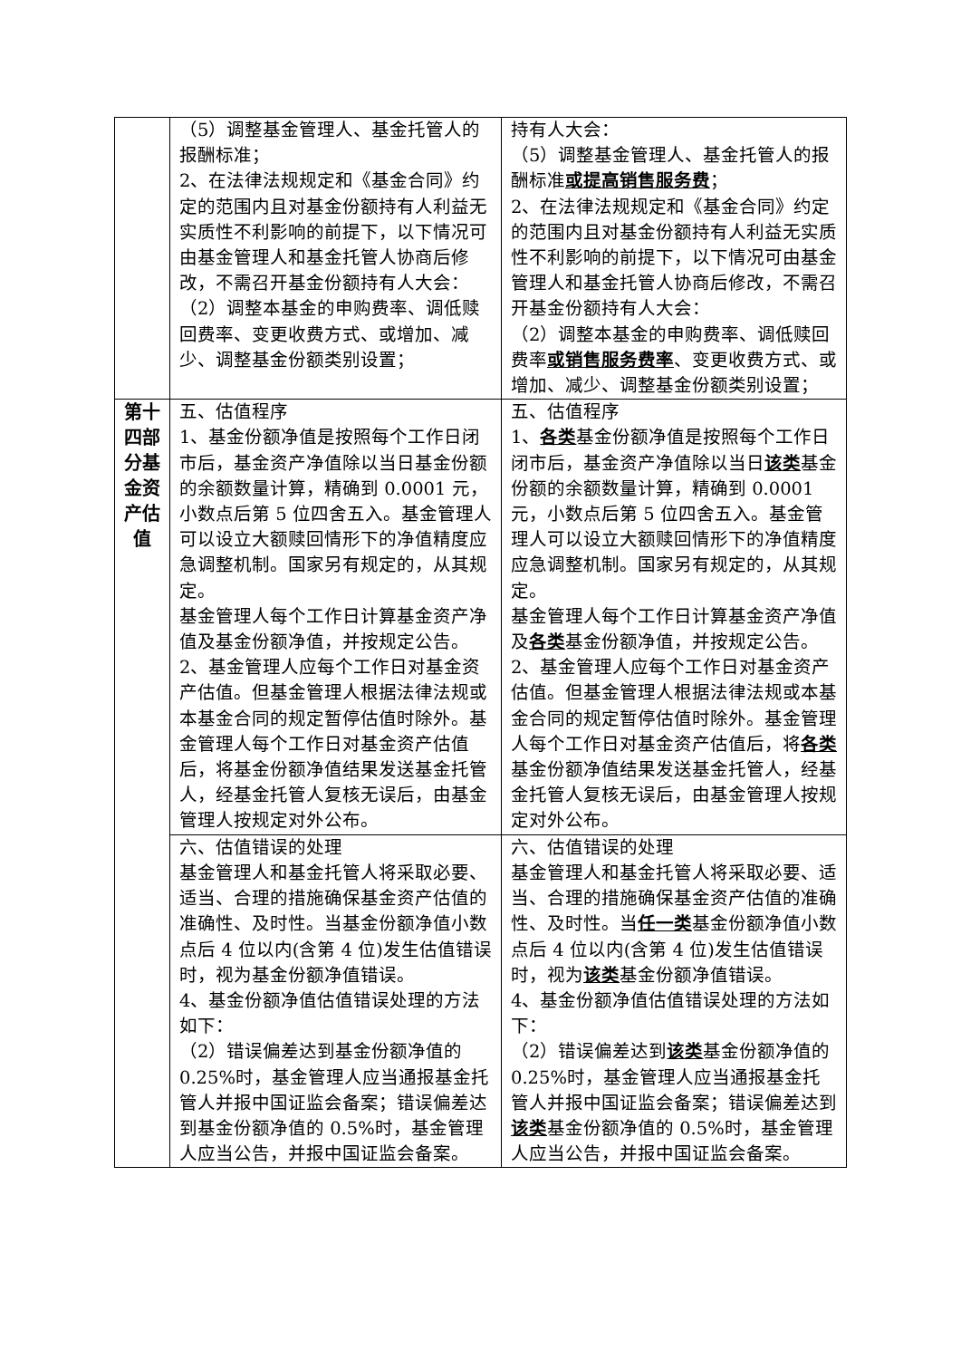| | （5）调整基金管理人、基金托管人的报酬标准； 2、在法律法规规定和《基金合同》约定的范围内且对基金份额持有人利益无实质性不利影响的前提下，以下情况可由基金管理人和基金托管人协商后修改，不需召开基金份额持有人大会： （2）调整本基金的申购费率、调低赎回费率、变更收费方式、或增加、减少、调整基金份额类别设置； | 持有人大会： （5）调整基金管理人、基金托管人的报酬标准 或提高销售服务费 ； 2、在法律法规规定和《基金合同》约定的范围内且对基金份额持有人利益无实质性不利影响的前提下，以下情况可由基金管理人和基金托管人协商后修改，不需召开基金份额持有人大会： （2）调整本基金的申购费率、调低赎回费率 或销售服务费率 、变更收费方式、或增加、减少、调整基金份额类别设置； |
| 第十四部分基金资产估值 | 五、估值程序 1、基金份额净值是按照每个工作日闭市后，基金资产净值除以当日基金份额的余额数量计算，精确到 0.0001 元，小数点后第 5 位四舍五入。基金管理人可以设立大额赎回情形下的净值精度应急调整机制。国家另有规定的，从其规定。 基金管理人每个工作日计算基金资产净值及基金份额净值，并按规定公告。 2、基金管理人应每个工作日对基金资产估值。但基金管理人根据法律法规或本基金合同的规定暂停估值时除外。基金管理人每个工作日对基金资产估值后，将基金份额净值结果发送基金托管人，经基金托管人复核无误后，由基金管理人按规定对外公布。 | 五、估值程序 1、 各类 基金份额净值是按照每个工作日闭市后，基金资产净值除以当日 该类 基金份额的余额数量计算，精确到 0.0001 元，小数点后第 5 位四舍五入。基金管理人可以设立大额赎回情形下的净值精度应急调整机制。国家另有规定的，从其规定。 基金管理人每个工作日计算基金资产净值及 各类 基金份额净值，并按规定公告。 2、基金管理人应每个工作日对基金资产估值。但基金管理人根据法律法规或本基金合同的规定暂停估值时除外。基金管理人每个工作日对基金资产估值后，将 各类 基金份额净值结果发送基金托管人，经基金托管人复核无误后，由基金管理人按规定对外公布。 |
| | 六、估值错误的处理 基金管理人和基金托管人将采取必要、适当、合理的措施确保基金资产估值的准确性、及时性。当基金份额净值小数点后 4 位以内(含第 4 位)发生估值错误时，视为基金份额净值错误。 4、基金份额净值估值错误处理的方法如下： （2）错误偏差达到基金份额净值的 0.25%时，基金管理人应当通报基金托管人并报中国证监会备案；错误偏差达到基金份额净值的 0.5%时，基金管理人应当公告，并报中国证监会备案。 | 六、估值错误的处理 基金管理人和基金托管人将采取必要、适当、合理的措施确保基金资产估值的准确性、及时性。当 任一类 基金份额净值小数点后 4 位以内(含第 4 位)发生估值错误时，视为 该类 基金份额净值错误。 4、基金份额净值估值错误处理的方法如下： （2）错误偏差达到 该类 基金份额净值的 0.25%时，基金管理人应当通报基金托管人并报中国证监会备案；错误偏差达到 该类 基金份额净值的 0.5%时，基金管理人应当公告，并报中国证监会备案。 |